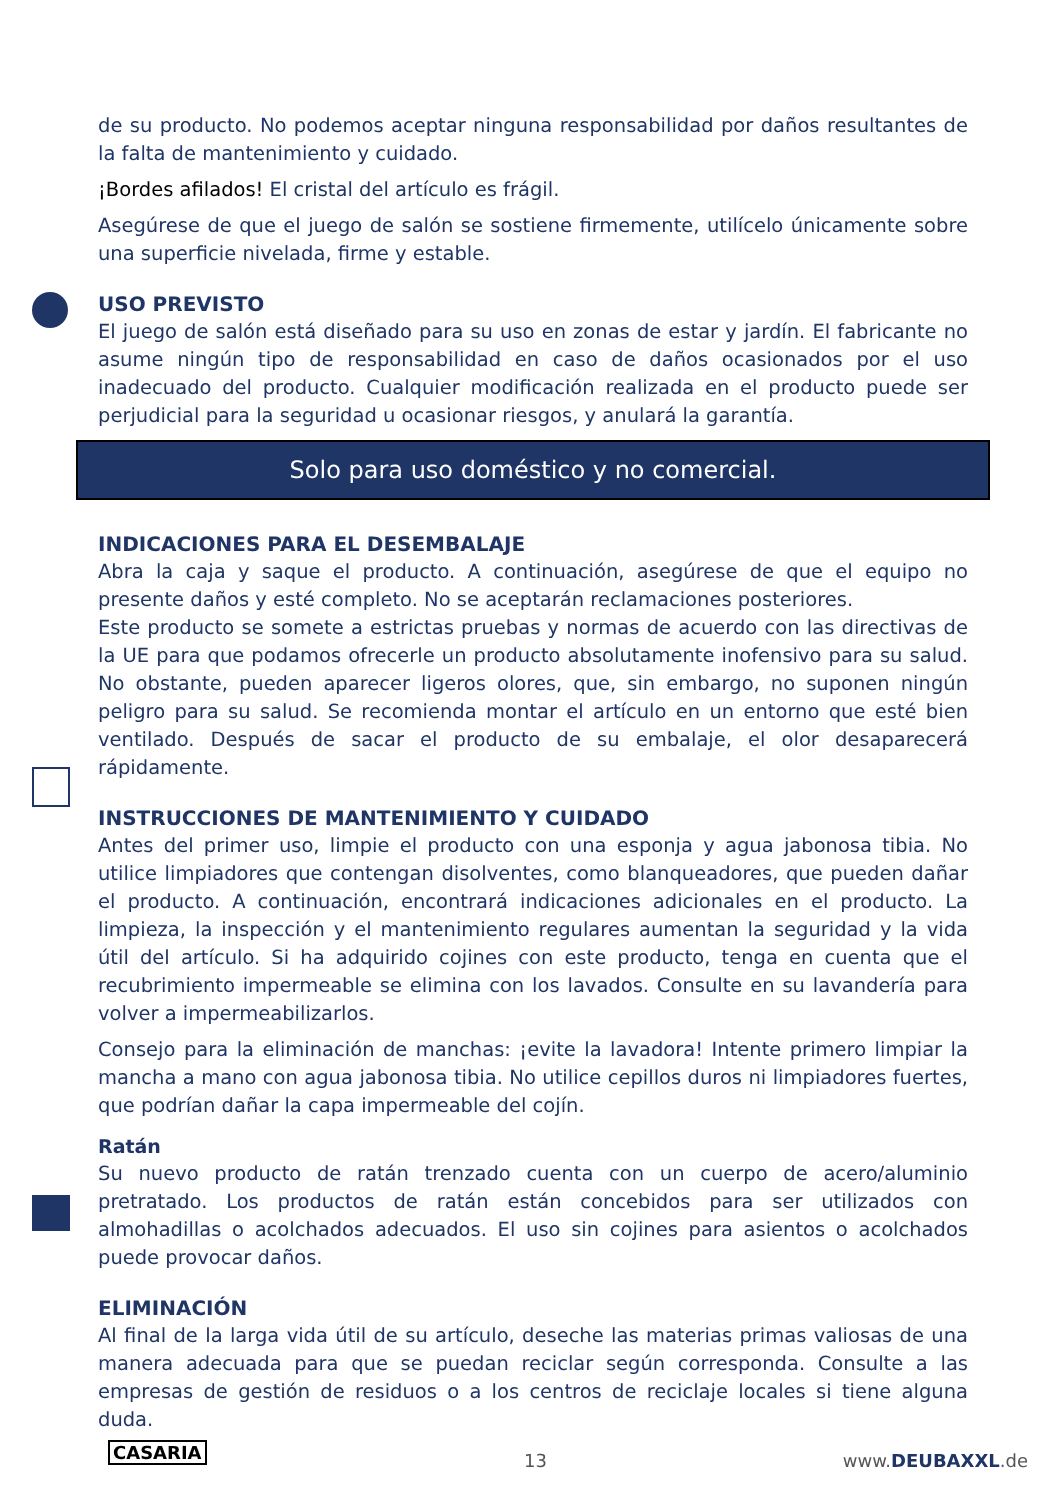de su producto. No podemos aceptar ninguna responsabilidad por daños resultantes de la falta de mantenimiento y cuidado.
¡Bordes afilados! El cristal del artículo es frágil.
Asegúrese de que el juego de salón se sostiene firmemente, utilícelo únicamente sobre una superficie nivelada, firme y estable.
USO PREVISTO
El juego de salón está diseñado para su uso en zonas de estar y jardín. El fabricante no asume ningún tipo de responsabilidad en caso de daños ocasionados por el uso inadecuado del producto. Cualquier modificación realizada en el producto puede ser perjudicial para la seguridad u ocasionar riesgos, y anulará la garantía.
Solo para uso doméstico y no comercial.
INDICACIONES PARA EL DESEMBALAJE
Abra la caja y saque el producto. A continuación, asegúrese de que el equipo no presente daños y esté completo. No se aceptarán reclamaciones posteriores.
Este producto se somete a estrictas pruebas y normas de acuerdo con las directivas de la UE para que podamos ofrecerle un producto absolutamente inofensivo para su salud. No obstante, pueden aparecer ligeros olores, que, sin embargo, no suponen ningún peligro para su salud. Se recomienda montar el artículo en un entorno que esté bien ventilado. Después de sacar el producto de su embalaje, el olor desaparecerá rápidamente.
INSTRUCCIONES DE MANTENIMIENTO Y CUIDADO
Antes del primer uso, limpie el producto con una esponja y agua jabonosa tibia. No utilice limpiadores que contengan disolventes, como blanqueadores, que pueden dañar el producto. A continuación, encontrará indicaciones adicionales en el producto. La limpieza, la inspección y el mantenimiento regulares aumentan la seguridad y la vida útil del artículo. Si ha adquirido cojines con este producto, tenga en cuenta que el recubrimiento impermeable se elimina con los lavados. Consulte en su lavandería para volver a impermeabilizarlos.
Consejo para la eliminación de manchas: ¡evite la lavadora! Intente primero limpiar la mancha a mano con agua jabonosa tibia. No utilice cepillos duros ni limpiadores fuertes, que podrían dañar la capa impermeable del cojín.
Ratán
Su nuevo producto de ratán trenzado cuenta con un cuerpo de acero/aluminio pretratado. Los productos de ratán están concebidos para ser utilizados con almohadillas o acolchados adecuados. El uso sin cojines para asientos o acolchados puede provocar daños.
ELIMINACIÓN
Al final de la larga vida útil de su artículo, deseche las materias primas valiosas de una manera adecuada para que se puedan reciclar según corresponda. Consulte a las empresas de gestión de residuos o a los centros de reciclaje locales si tiene alguna duda.
CASARIA 13 www.DEUBAXXL.de